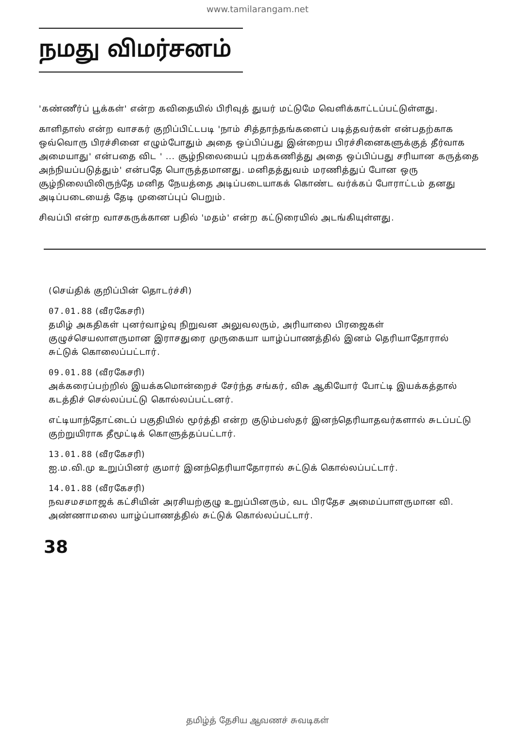www.tamilarangam.net
நமது விமர்சனம்
'கண்ணீர்ப் பூக்கள்' என்ற கவிதையில் பிரிவுத் துயர் மட்டுமே வெளிக்காட்டப்பட்டுள்ளது.
காளிதாஸ் என்ற வாசகர் குறிப்பிட்டபடி 'நாம் சித்தாந்தங்களைப் படித்தவர்கள் என்பதற்காக ஒவ்வொரு பிரச்சினை எழும்போதும் அதை ஒப்பிப்பது இன்றைய பிரச்சினைகளுக்குத் தீர்வாக அமையாது' என்பதை விட ' ... சூழ்நிலையைப் புறக்கணித்து அதை ஒப்பிப்பது சரியான கருத்தை அந்நியப்படுத்தும்' என்பதே பொருத்தமானது. மனிதத்துவம் மரணித்துப் போன ஒரு சூழ்நிலையிலிருந்தே மனித நேயத்தை அடிப்படையாகக் கொண்ட வர்க்கப் போராட்டம் தனது அடிப்படையைத் தேடி முனைப்புப் பெறும்.
சிவப்பி என்ற வாசகருக்கான பதில் 'மதம்' என்ற கட்டுரையில் அடங்கியுள்ளது.
(செய்திக் குறிப்பின் தொடர்ச்சி)
07.01.88 (வீரகேசரி)
தமிழ் அகதிகள் புனர்வாழ்வு நிறுவன அலுவலரும், அரியாலை பிரஜைகள் குழுச்செயலாளருமான இராசதுரை முருகையா யாழ்ப்பாணத்தில் இனம் தெரியாதோரால் சுட்டுக் கொலைப்பட்டார்.
09.01.88 (வீரகேசரி)
அக்கரைப்பற்றில் இயக்கமொன்றைச் சேர்ந்த சங்கர், விசு ஆகியோர் போட்டி இயக்கத்தால் கடத்திச் செல்லப்பட்டு கொல்லப்பட்டனர்.
எட்டியாந்தோட்டைப் பகுதியில் மூர்த்தி என்ற குடும்பஸ்தர் இனந்தெரியாதவர்களால் சுடப்பட்டு குற்றுயிராக தீமூட்டிக் கொளுத்தப்பட்டார்.
13.01.88 (வீரகேசரி)
ஐ.ம.வி.மு உறுப்பினர் குமார் இனந்தெரியாதோரால் சுட்டுக் கொல்லப்பட்டார்.
14.01.88 (வீரகேசரி)
நவசமசமாஜக் கட்சியின் அரசியற்குழு உறுப்பினரும், வட பிரதேச அமைப்பாளருமான வி. அண்ணாமலை யாழ்ப்பாணத்தில் சுட்டுக் கொல்லப்பட்டார்.
38
தமிழ்த் தேசிய ஆவணச் சுவடிகள்